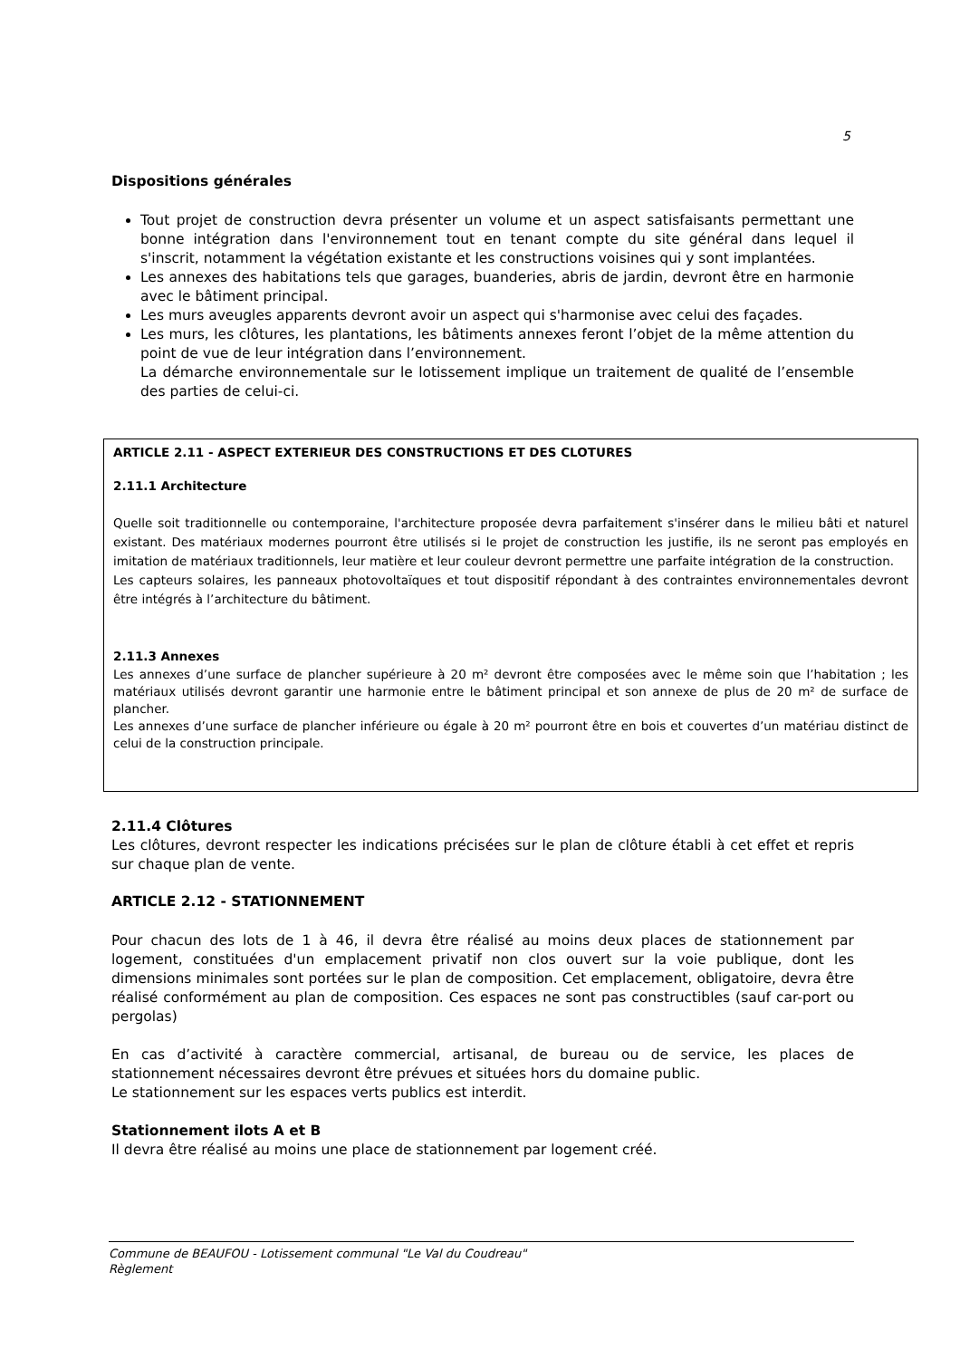5
Dispositions générales
Tout projet de construction devra présenter un volume et un aspect satisfaisants permettant une bonne intégration dans l'environnement tout en tenant compte du site général dans lequel il s'inscrit, notamment la végétation existante et les constructions voisines qui y sont implantées.
Les annexes des habitations tels que garages, buanderies, abris de jardin, devront être en harmonie avec le bâtiment principal.
Les murs aveugles apparents devront avoir un aspect qui s'harmonise avec celui des façades.
Les murs, les clôtures, les plantations, les bâtiments annexes feront l’objet de la même attention du point de vue de leur intégration dans l’environnement.
La démarche environnementale sur le lotissement implique un traitement de qualité de l’ensemble des parties de celui-ci.
ARTICLE 2.11 - ASPECT EXTERIEUR DES CONSTRUCTIONS ET DES CLOTURES
2.11.1 Architecture
Quelle soit traditionnelle ou contemporaine, l'architecture proposée devra parfaitement s'insérer dans le milieu bâti et naturel existant. Des matériaux modernes pourront être utilisés si le projet de construction les justifie, ils ne seront pas employés en imitation de matériaux traditionnels, leur matière et leur couleur devront permettre une parfaite intégration de la construction.
Les capteurs solaires, les panneaux photovoltaïques et tout dispositif répondant à des contraintes environnementales devront être intégrés à l’architecture du bâtiment.
2.11.3 Annexes
Les annexes d’une surface de plancher supérieure à 20 m² devront être composées avec le même soin que l’habitation ; les matériaux utilisés devront garantir une harmonie entre le bâtiment principal et son annexe de plus de 20 m² de surface de plancher.
Les annexes d’une surface de plancher inférieure ou égale à 20 m² pourront être en bois et couvertes d’un matériau distinct de celui de la construction principale.
2.11.4 Clôtures
Les clôtures, devront respecter les indications précisées sur le plan de clôture établi à cet effet et repris sur chaque plan de vente.
ARTICLE 2.12 - STATIONNEMENT
Pour chacun des lots de 1 à 46, il devra être réalisé au moins deux places de stationnement par logement, constituées d'un emplacement privatif non clos ouvert sur la voie publique, dont les dimensions minimales sont portées sur le plan de composition. Cet emplacement, obligatoire, devra être réalisé conformément au plan de composition. Ces espaces ne sont pas constructibles (sauf car-port ou pergolas)
En cas d’activité à caractère commercial, artisanal, de bureau ou de service, les places de stationnement nécessaires devront être prévues et situées hors du domaine public.
Le stationnement sur les espaces verts publics est interdit.
Stationnement ilots A et B
Il devra être réalisé au moins une place de stationnement par logement créé.
Commune de BEAUFOU - Lotissement communal "Le Val du Coudreau"
Règlement